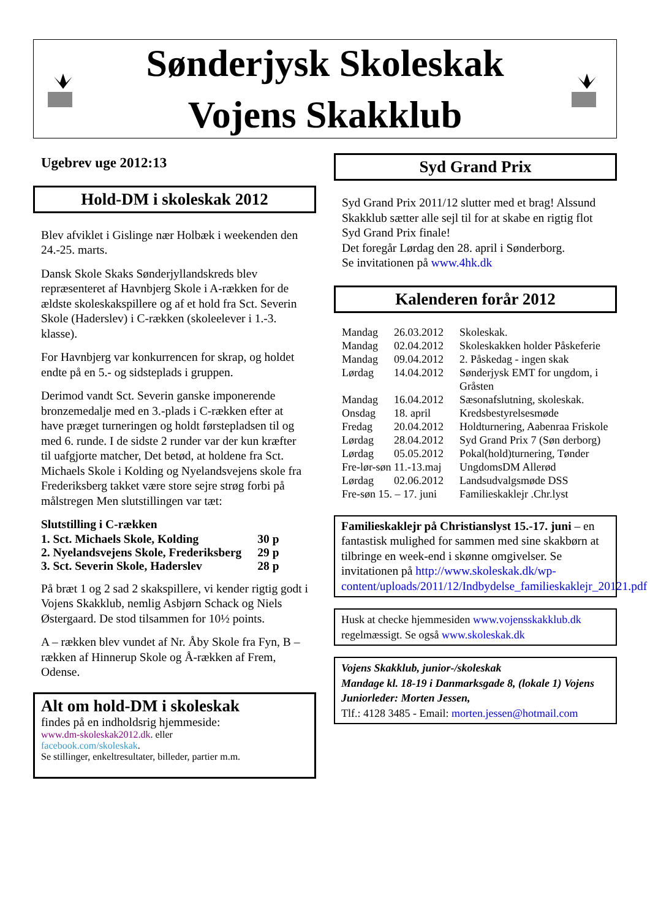Sønderjysk Skoleskak
Vojens Skakklub
Ugebrev uge 2012:13
Hold-DM i skoleskak 2012
Blev afviklet i Gislinge nær Holbæk i weekenden den 24.-25. marts.
Dansk Skole Skaks Sønderjyllandskreds blev repræsenteret af Havnbjerg Skole i A-rækken for de ældste skoleskakspillere og af et hold fra Sct. Severin Skole (Haderslev) i C-rækken (skoleelever i 1.-3. klasse).
For Havnbjerg var konkurrencen for skrap, og holdet endte på en 5.- og sidsteplads i gruppen.
Derimod vandt Sct. Severin ganske imponerende bronzemedalje med en 3.-plads i C-rækken efter at have præget turneringen og holdt førstepladsen til og med 6. runde. I de sidste 2 runder var der kun kræfter til uafgjorte matcher, Det betød, at holdene fra Sct. Michaels Skole i Kolding og Nyelandsvejens skole fra Frederiksberg takket være store sejre strøg forbi på målstregen Men slutstillingen var tæt:
Slutstilling i C-rækken
| 1. Sct. Michaels Skole, Kolding | 30 p |
| 2. Nyelandsvejens Skole, Frederiksberg | 29 p |
| 3. Sct. Severin Skole, Haderslev | 28 p |
På bræt 1 og 2 sad 2 skakspillere, vi kender rigtig godt i Vojens Skakklub, nemlig Asbjørn Schack og Niels Østergaard. De stod tilsammen for 10½ points.
A – rækken blev vundet af Nr. Åby Skole fra Fyn, B – rækken af Hinnerup Skole og Å-rækken af Frem, Odense.
Alt om hold-DM i skoleskak
findes på en indholdsrig hjemmeside:
www.dm-skoleskak2012.dk. eller
facebook.com/skoleskak.
Se stillinger, enkeltresultater, billeder, partier m.m.
Syd Grand Prix
Syd Grand Prix 2011/12 slutter med et brag! Alssund Skakklub sætter alle sejl til for at skabe en rigtig flot Syd Grand Prix finale!
Det foregår Lørdag den 28. april i Sønderborg.
Se invitationen på www.4hk.dk
Kalenderen forår 2012
| Mandag | 26.03.2012 | Skoleskak. |
| Mandag | 02.04.2012 | Skoleskakken holder Påskeferie |
| Mandag | 09.04.2012 | 2. Påskedag - ingen skak |
| Lørdag | 14.04.2012 | Sønderjysk EMT for ungdom, i Gråsten |
| Mandag | 16.04.2012 | Sæsonafslutning, skoleskak. |
| Onsdag | 18. april | Kredsbestyrelsesmøde |
| Fredag | 20.04.2012 | Holdturnering, Aabenraa Friskole |
| Lørdag | 28.04.2012 | Syd Grand Prix 7 (Søn derborg) |
| Lørdag | 05.05.2012 | Pokal(hold)turnering, Tønder |
| Fre-lør-søn 11.-13.maj | | UngdomsDM Allerød |
| Lørdag | 02.06.2012 | Landsudvalgsmøde DSS |
| Fre-søn 15. – 17. juni | | Familieskaklejr .Chr.lyst |
Familieskaklejr på Christianslyst 15.-17. juni – en fantastisk mulighed for sammen med sine skakbørn at tilbringe en week-end i skønne omgivelser. Se invitationen på http://www.skoleskak.dk/wp-content/uploads/2011/12/Indbydelse_familieskaklejr_20121.pdf
Husk at checke hjemmesiden www.vojensskakklub.dk regelmæssigt. Se også www.skoleskak.dk
Vojens Skakklub, junior-/skoleskak
Mandage kl. 18-19 i Danmarksgade 8, (lokale 1) Vojens
Juniorleder: Morten Jessen,
Tlf.: 4128 3485 - Email: morten.jessen@hotmail.com